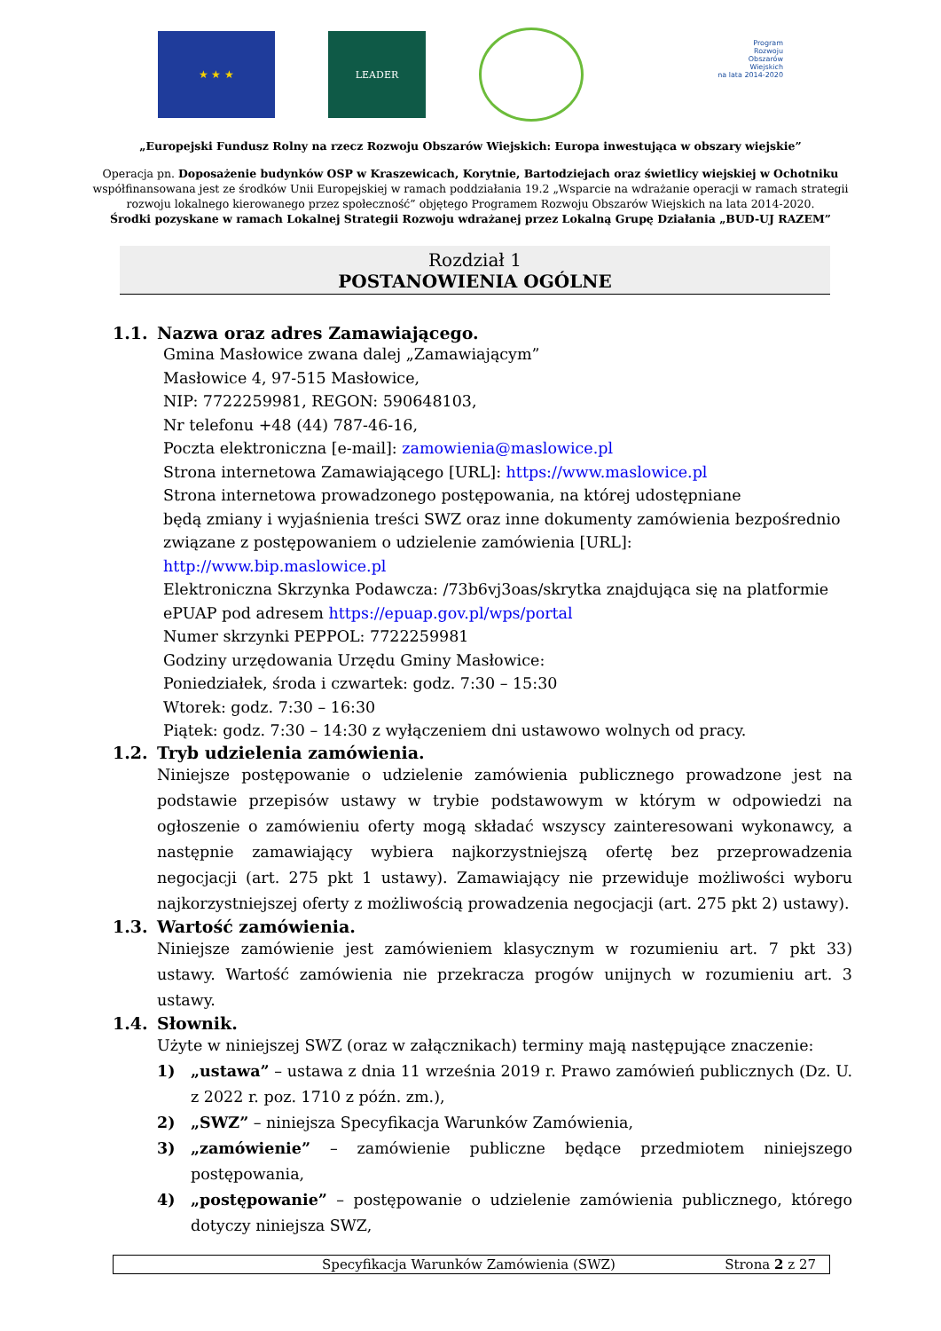★ ★ ★ LEADER
Program
Rozwoju
Obszarów
Wiejskich
na lata 2014-2020
„Europejski Fundusz Rolny na rzecz Rozwoju Obszarów Wiejskich: Europa inwestująca w obszary wiejskie”
Operacja pn. Doposażenie budynków OSP w Kraszewicach, Korytnie, Bartodziejach oraz świetlicy wiejskiej w Ochotniku
współfinansowana jest ze środków Unii Europejskiej w ramach poddziałania 19.2 „Wsparcie na wdrażanie operacji w ramach strategii
rozwoju lokalnego kierowanego przez społeczność” objętego Programem Rozwoju Obszarów Wiejskich na lata 2014-2020.
Środki pozyskane w ramach Lokalnej Strategii Rozwoju wdrażanej przez Lokalną Grupę Działania „BUD-UJ RAZEM”
Rozdział 1
POSTANOWIENIA OGÓLNE
1.1. Nazwa oraz adres Zamawiającego.
Gmina Masłowice zwana dalej „Zamawiającym”
Masłowice 4, 97-515 Masłowice,
NIP: 7722259981, REGON: 590648103,
Nr telefonu +48 (44) 787-46-16,
Poczta elektroniczna [e-mail]: zamowienia@maslowice.pl
Strona internetowa Zamawiającego [URL]: https://www.maslowice.pl
Strona internetowa prowadzonego postępowania, na której udostępniane
będą zmiany i wyjaśnienia treści SWZ oraz inne dokumenty zamówienia bezpośrednio związane z postępowaniem o udzielenie zamówienia [URL]: http://www.bip.maslowice.pl
Elektroniczna Skrzynka Podawcza: /73b6vj3oas/skrytka znajdująca się na platformie ePUAP pod adresem https://epuap.gov.pl/wps/portal
Numer skrzynki PEPPOL: 7722259981
Godziny urzędowania Urzędu Gminy Masłowice:
Poniedziałek, środa i czwartek: godz. 7:30 – 15:30
Wtorek: godz. 7:30 – 16:30
Piątek: godz. 7:30 – 14:30 z wyłączeniem dni ustawowo wolnych od pracy.
1.2. Tryb udzielenia zamówienia.
Niniejsze postępowanie o udzielenie zamówienia publicznego prowadzone jest na podstawie przepisów ustawy w trybie podstawowym w którym w odpowiedzi na ogłoszenie o zamówieniu oferty mogą składać wszyscy zainteresowani wykonawcy, a następnie zamawiający wybiera najkorzystniejszą ofertę bez przeprowadzenia negocjacji (art. 275 pkt 1 ustawy). Zamawiający nie przewiduje możliwości wyboru najkorzystniejszej oferty z możliwością prowadzenia negocjacji (art. 275 pkt 2) ustawy).
1.3. Wartość zamówienia.
Niniejsze zamówienie jest zamówieniem klasycznym w rozumieniu art. 7 pkt 33) ustawy. Wartość zamówienia nie przekracza progów unijnych w rozumieniu art. 3 ustawy.
1.4. Słownik.
Użyte w niniejszej SWZ (oraz w załącznikach) terminy mają następujące znaczenie:
1) „ustawa” – ustawa z dnia 11 września 2019 r. Prawo zamówień publicznych (Dz. U. z 2022 r. poz. 1710 z późn. zm.),
2) „SWZ” – niniejsza Specyfikacja Warunków Zamówienia,
3) „zamówienie” – zamówienie publiczne będące przedmiotem niniejszego postępowania,
4) „postępowanie” – postępowanie o udzielenie zamówienia publicznego, którego dotyczy niniejsza SWZ,
Specyfikacja Warunków Zamówienia (SWZ) Strona 2 z 27